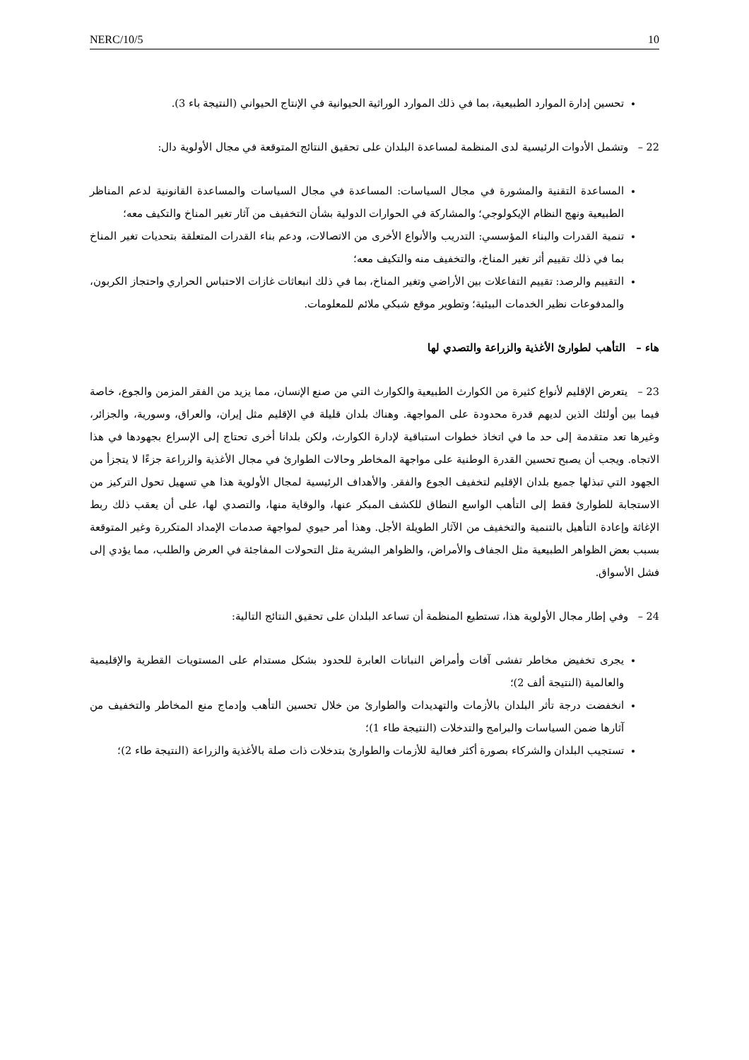NERC/10/5 10
تحسين إدارة الموارد الطبيعية، بما في ذلك الموارد الوراثية الحيوانية في الإنتاج الحيواني (النتيجة باء 3).
22 – وتشمل الأدوات الرئيسية لدى المنظمة لمساعدة البلدان على تحقيق النتائج المتوقعة في مجال الأولوية دال:
المساعدة التقنية والمشورة في مجال السياسات: المساعدة في مجال السياسات والمساعدة القانونية لدعم المناظر الطبيعية ونهج النظام الإيكولوجي؛ والمشاركة في الحوارات الدولية بشأن التخفيف من آثار تغير المناخ والتكيف معه؛
تنمية القدرات والبناء المؤسسي: التدريب والأنواع الأخرى من الاتصالات، ودعم بناء القدرات المتعلقة بتحديات تغير المناخ بما في ذلك تقييم أثر تغير المناخ، والتخفيف منه والتكيف معه؛
التقييم والرصد: تقييم التفاعلات بين الأراضي وتغير المناخ، بما في ذلك انبعاثات غازات الاحتباس الحراري واحتجاز الكربون، والمدفوعات نظير الخدمات البيئية؛ وتطوير موقع شبكي ملائم للمعلومات.
هاء – التأهب لطوارئ الأغذية والزراعة والتصدي لها
23 – يتعرض الإقليم لأنواع كثيرة من الكوارث الطبيعية والكوارث التي من صنع الإنسان، مما يزيد من الفقر المزمن والجوع، خاصة فيما بين أولئك الذين لديهم قدرة محدودة على المواجهة. وهناك بلدان قليلة في الإقليم مثل إيران، والعراق، وسورية، والجزائر، وغيرها تعد متقدمة إلى حد ما في اتخاذ خطوات استباقية لإدارة الكوارث، ولكن بلدانا أخرى تحتاج إلى الإسراع بجهودها في هذا الاتجاه. ويجب أن يصبح تحسين القدرة الوطنية على مواجهة المخاطر وحالات الطوارئ في مجال الأغذية والزراعة جزءًا لا يتجزأ من الجهود التي تبذلها جميع بلدان الإقليم لتخفيف الجوع والفقر. والأهداف الرئيسية لمجال الأولوية هذا هي تسهيل تحول التركيز من الاستجابة للطوارئ فقط إلى التأهب الواسع النطاق للكشف المبكر عنها، والوقاية منها، والتصدي لها، على أن يعقب ذلك ربط الإغاثة وإعادة التأهيل بالتنمية والتخفيف من الآثار الطويلة الأجل. وهذا أمر حيوي لمواجهة صدمات الإمداد المتكررة وغير المتوقعة بسبب بعض الظواهر الطبيعية مثل الجفاف والأمراض، والظواهر البشرية مثل التحولات المفاجئة في العرض والطلب، مما يؤدي إلى فشل الأسواق.
24 – وفي إطار مجال الأولوية هذا، تستطيع المنظمة أن تساعد البلدان على تحقيق النتائج التالية:
يجرى تخفيض مخاطر تفشى آفات وأمراض النباتات العابرة للحدود بشكل مستدام على المستويات القطرية والإقليمية والعالمية (النتيجة ألف 2)؛
انخفضت درجة تأثر البلدان بالأزمات والتهديدات والطوارئ من خلال تحسين التأهب وإدماج منع المخاطر والتخفيف من آثارها ضمن السياسات والبرامج والتدخلات (النتيجة طاء 1)؛
تستجيب البلدان والشركاء بصورة أكثر فعالية للأزمات والطوارئ بتدخلات ذات صلة بالأغذية والزراعة (النتيجة طاء 2)؛